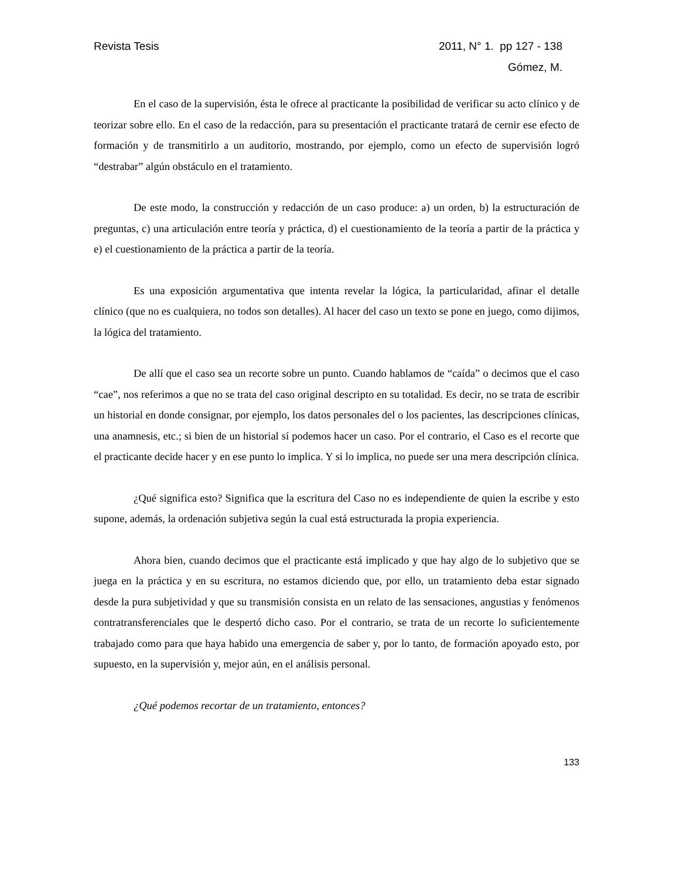Revista Tesis 2011, N° 1. pp 127 - 138
Gómez, M.
En el caso de la supervisión, ésta le ofrece al practicante la posibilidad de verificar su acto clínico y de teorizar sobre ello. En el caso de la redacción, para su presentación el practicante tratará de cernir ese efecto de formación y de transmitirlo a un auditorio, mostrando, por ejemplo, como un efecto de supervisión logró “destrabar” algún obstáculo en el tratamiento.
De este modo, la construcción y redacción de un caso produce: a) un orden, b) la estructuración de preguntas, c) una articulación entre teoría y práctica, d) el cuestionamiento de la teoría a partir de la práctica y e) el cuestionamiento de la práctica a partir de la teoría.
Es una exposición argumentativa que intenta revelar la lógica, la particularidad, afinar el detalle clínico (que no es cualquiera, no todos son detalles). Al hacer del caso un texto se pone en juego, como dijimos, la lógica del tratamiento.
De allí que el caso sea un recorte sobre un punto. Cuando hablamos de “caída” o decimos que el caso “cae”, nos referimos a que no se trata del caso original descripto en su totalidad. Es decir, no se trata de escribir un historial en donde consignar, por ejemplo, los datos personales del o los pacientes, las descripciones clínicas, una anamnesis, etc.; si bien de un historial sí podemos hacer un caso. Por el contrario, el Caso es el recorte que el practicante decide hacer y en ese punto lo implica. Y si lo implica, no puede ser una mera descripción clínica.
¿Qué significa esto? Significa que la escritura del Caso no es independiente de quien la escribe y esto supone, además, la ordenación subjetiva según la cual está estructurada la propia experiencia.
Ahora bien, cuando decimos que el practicante está implicado y que hay algo de lo subjetivo que se juega en la práctica y en su escritura, no estamos diciendo que, por ello, un tratamiento deba estar signado desde la pura subjetividad y que su transmisión consista en un relato de las sensaciones, angustias y fenómenos contratransferenciales que le despertó dicho caso. Por el contrario, se trata de un recorte lo suficientemente trabajado como para que haya habido una emergencia de saber y, por lo tanto, de formación apoyado esto, por supuesto, en la supervisión y, mejor aún, en el análisis personal.
¿Qué podemos recortar de un tratamiento, entonces?
133